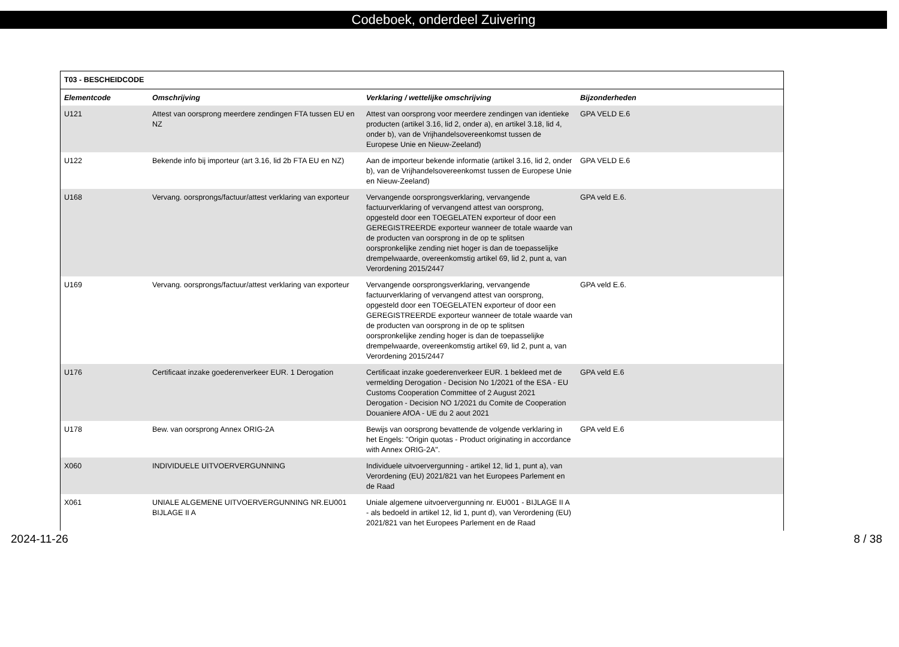Codeboek, onderdeel Zuivering
| T03 - BESCHEIDCODE | | | |
| --- | --- | --- | --- |
| Elementcode | Omschrijving | Verklaring / wettelijke omschrijving | Bijzonderheden |
| U121 | Attest van oorsprong meerdere zendingen FTA tussen EU en NZ | Attest van oorsprong voor meerdere zendingen van identieke producten (artikel 3.16, lid 2, onder a), en artikel 3.18, lid 4, onder b), van de Vrijhandelsovereenkomst tussen de Europese Unie en Nieuw-Zeeland) | GPA VELD E.6 |
| U122 | Bekende info bij importeur (art 3.16, lid 2b FTA EU en NZ) | Aan de importeur bekende informatie (artikel 3.16, lid 2, onder b), van de Vrijhandelsovereenkomst tussen de Europese Unie en Nieuw-Zeeland) | GPA VELD E.6 |
| U168 | Vervang. oorsprongs/factuur/attest verklaring van exporteur | Vervangende oorsprongsverklaring, vervangende factuurverklaring of vervangend attest van oorsprong, opgesteld door een TOEGELATEN exporteur of door een GEREGISTREERDE exporteur wanneer de totale waarde van de producten van oorsprong in de op te splitsen oorspronkelijke zending niet hoger is dan de toepasselijke drempelwaarde, overeenkomstig artikel 69, lid 2, punt a, van Verordening 2015/2447 | GPA veld E.6. |
| U169 | Vervang. oorsprongs/factuur/attest verklaring van exporteur | Vervangende oorsprongsverklaring, vervangende factuurverklaring of vervangend attest van oorsprong, opgesteld door een TOEGELATEN exporteur of door een GEREGISTREERDE exporteur wanneer de totale waarde van de producten van oorsprong in de op te splitsen oorspronkelijke zending hoger is dan de toepasselijke drempelwaarde, overeenkomstig artikel 69, lid 2, punt a, van Verordening 2015/2447 | GPA veld E.6. |
| U176 | Certificaat inzake goederenverkeer EUR. 1 Derogation | Certificaat inzake goederenverkeer EUR. 1 bekleed met de vermelding Derogation - Decision No 1/2021 of the ESA - EU Customs Cooperation Committee of 2 August 2021 Derogation - Decision NO 1/2021 du Comite de Cooperation Douaniere AfOA - UE du 2 aout 2021 | GPA veld E.6 |
| U178 | Bew. van oorsprong Annex ORIG-2A | Bewijs van oorsprong bevattende de volgende verklaring in het Engels: "Origin quotas - Product originating in accordance with Annex ORIG-2A". | GPA veld E.6 |
| X060 | INDIVIDUELE UITVOERVERGUNNING | Individuele uitvoervergunning - artikel 12, lid 1, punt a), van Verordening (EU) 2021/821 van het Europees Parlement en de Raad | |
| X061 | UNIALE ALGEMENE UITVOERVERGUNNING NR.EU001 BIJLAGE II A | Uniale algemene uitvoervergunning nr. EU001 - BIJLAGE II A - als bedoeld in artikel 12, lid 1, punt d), van Verordening (EU) 2021/821 van het Europees Parlement en de Raad | |
2024-11-26 8 / 38